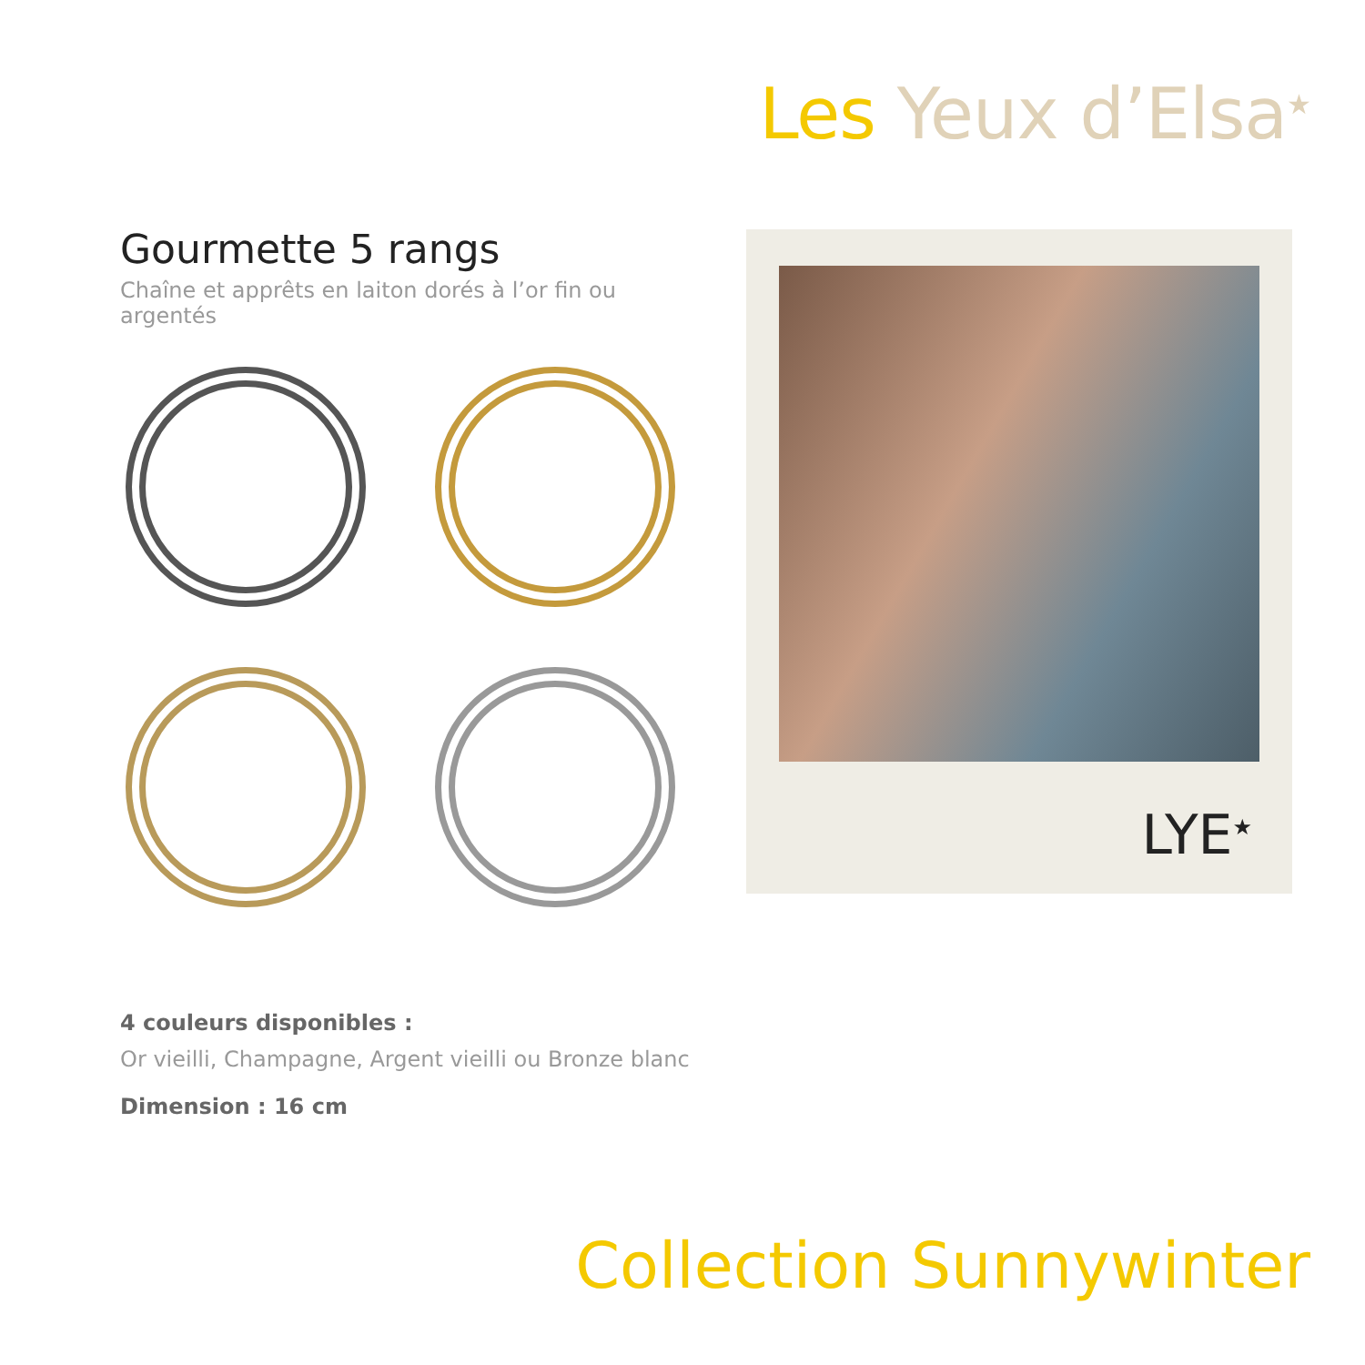Les Yeux d’Elsa<sup>★</sup>
Gourmette 5 rangs
Chaîne et apprêts en laiton dorés à l’or fin ou argentés
LYE<sup>★</sup>
4 couleurs disponibles :
Or vieilli, Champagne, Argent vieilli ou Bronze blanc
Dimension : 16 cm
Collection Sunnywinter